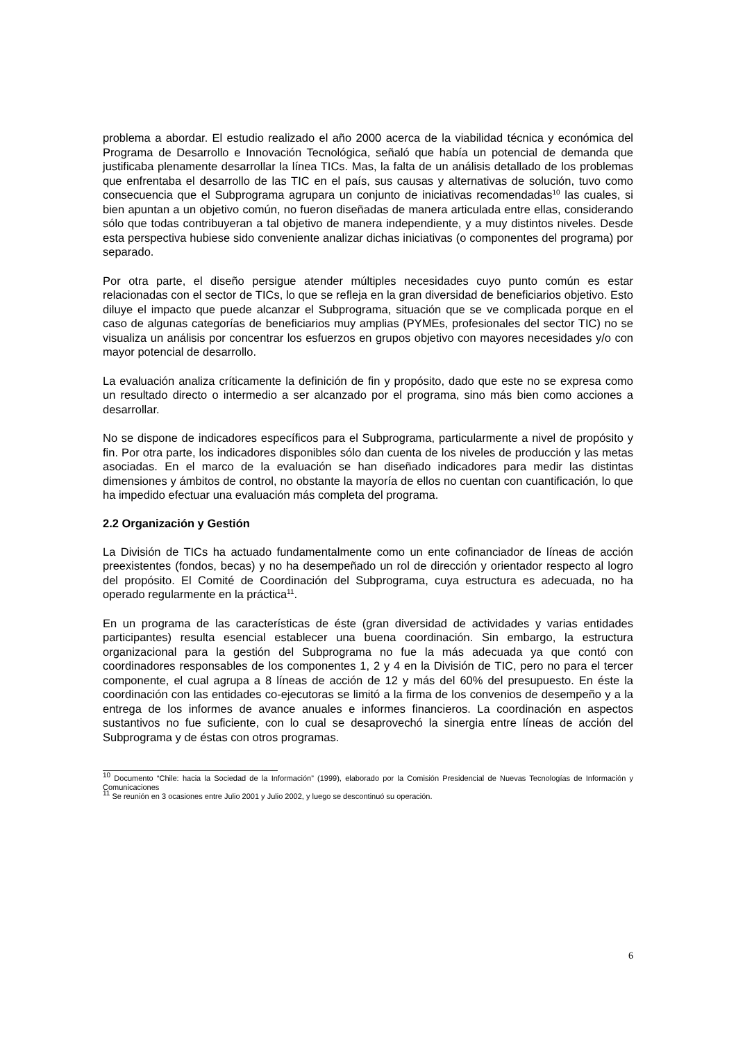problema a abordar. El estudio realizado el año 2000 acerca de la viabilidad técnica y económica del Programa de Desarrollo e Innovación Tecnológica, señaló que había un potencial de demanda que justificaba plenamente desarrollar la línea TICs. Mas, la falta de un análisis detallado de los problemas que enfrentaba el desarrollo de las TIC en el país, sus causas y alternativas de solución, tuvo como consecuencia que el Subprograma agrupara un conjunto de iniciativas recomendadas<sup>10</sup> las cuales, si bien apuntan a un objetivo común, no fueron diseñadas de manera articulada entre ellas, considerando sólo que todas contribuyeran a tal objetivo de manera independiente, y a muy distintos niveles. Desde esta perspectiva hubiese sido conveniente analizar dichas iniciativas (o componentes del programa) por separado.
Por otra parte, el diseño persigue atender múltiples necesidades cuyo punto común es estar relacionadas con el sector de TICs, lo que se refleja en la gran diversidad de beneficiarios objetivo. Esto diluye el impacto que puede alcanzar el Subprograma, situación que se ve complicada porque en el caso de algunas categorías de beneficiarios muy amplias (PYMEs, profesionales del sector TIC) no se visualiza un análisis por concentrar los esfuerzos en grupos objetivo con mayores necesidades y/o con mayor potencial de desarrollo.
La evaluación analiza críticamente la definición de fin y propósito, dado que este no se expresa como un resultado directo o intermedio a ser alcanzado por el programa, sino más bien como acciones a desarrollar.
No se dispone de indicadores específicos para el Subprograma, particularmente a nivel de propósito y fin. Por otra parte, los indicadores disponibles sólo dan cuenta de los niveles de producción y las metas asociadas. En el marco de la evaluación se han diseñado indicadores para medir las distintas dimensiones y ámbitos de control, no obstante la mayoría de ellos no cuentan con cuantificación, lo que ha impedido efectuar una evaluación más completa del programa.
2.2 Organización y Gestión
La División de TICs ha actuado fundamentalmente como un ente cofinanciador de líneas de acción preexistentes (fondos, becas) y no ha desempeñado un rol de dirección y orientador respecto al logro del propósito. El Comité de Coordinación del Subprograma, cuya estructura es adecuada, no ha operado regularmente en la práctica<sup>11</sup>.
En un programa de las características de éste (gran diversidad de actividades y varias entidades participantes) resulta esencial establecer una buena coordinación. Sin embargo, la estructura organizacional para la gestión del Subprograma no fue la más adecuada ya que contó con coordinadores responsables de los componentes 1, 2 y 4 en la División de TIC, pero no para el tercer componente, el cual agrupa a 8 líneas de acción de 12 y más del 60% del presupuesto. En éste la coordinación con las entidades co-ejecutoras se limitó a la firma de los convenios de desempeño y a la entrega de los informes de avance anuales e informes financieros. La coordinación en aspectos sustantivos no fue suficiente, con lo cual se desaprovechó la sinergia entre líneas de acción del Subprograma y de éstas con otros programas.
<sup>10</sup> Documento “Chile: hacia la Sociedad de la Información” (1999), elaborado por la Comisión Presidencial de Nuevas Tecnologías de Información y Comunicaciones
<sup>11</sup> Se reunión en 3 ocasiones entre Julio 2001 y Julio 2002, y luego se descontinuó su operación.
6